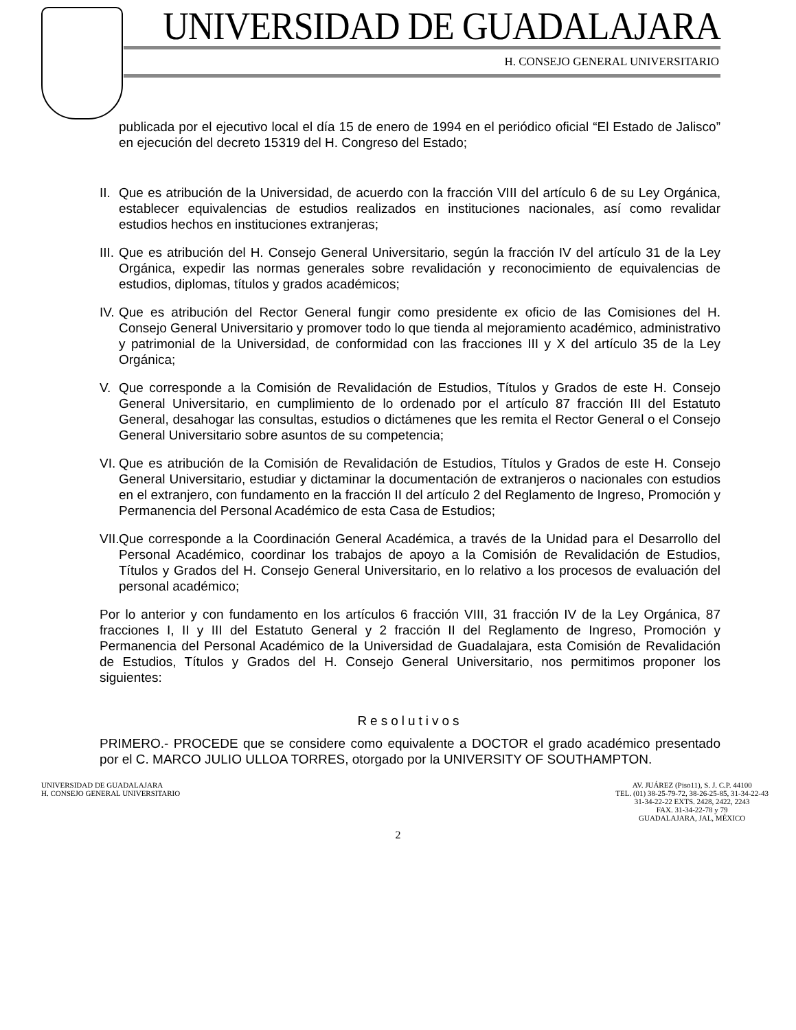UNIVERSIDAD DE GUADALAJARA
H. CONSEJO GENERAL UNIVERSITARIO
publicada por el ejecutivo local el día 15 de enero de 1994 en el periódico oficial “El Estado de Jalisco” en ejecución del decreto 15319 del H. Congreso del Estado;
II. Que es atribución de la Universidad, de acuerdo con la fracción VIII del artículo 6 de su Ley Orgánica, establecer equivalencias de estudios realizados en instituciones nacionales, así como revalidar estudios hechos en instituciones extranjeras;
III. Que es atribución del H. Consejo General Universitario, según la fracción IV del artículo 31 de la Ley Orgánica, expedir las normas generales sobre revalidación y reconocimiento de equivalencias de estudios, diplomas, títulos y grados académicos;
IV. Que es atribución del Rector General fungir como presidente ex oficio de las Comisiones del H. Consejo General Universitario y promover todo lo que tienda al mejoramiento académico, administrativo y patrimonial de la Universidad, de conformidad con las fracciones III y X del artículo 35 de la Ley Orgánica;
V. Que corresponde a la Comisión de Revalidación de Estudios, Títulos y Grados de este H. Consejo General Universitario, en cumplimiento de lo ordenado por el artículo 87 fracción III del Estatuto General, desahogar las consultas, estudios o dictámenes que les remita el Rector General o el Consejo General Universitario sobre asuntos de su competencia;
VI. Que es atribución de la Comisión de Revalidación de Estudios, Títulos y Grados de este H. Consejo General Universitario, estudiar y dictaminar la documentación de extranjeros o nacionales con estudios en el extranjero, con fundamento en la fracción II del artículo 2 del Reglamento de Ingreso, Promoción y Permanencia del Personal Académico de esta Casa de Estudios;
VII. Que corresponde a la Coordinación General Académica, a través de la Unidad para el Desarrollo del Personal Académico, coordinar los trabajos de apoyo a la Comisión de Revalidación de Estudios, Títulos y Grados del H. Consejo General Universitario, en lo relativo a los procesos de evaluación del personal académico;
Por lo anterior y con fundamento en los artículos 6 fracción VIII, 31 fracción IV de la Ley Orgánica, 87 fracciones I, II y III del Estatuto General y 2 fracción II del Reglamento de Ingreso, Promoción y Permanencia del Personal Académico de la Universidad de Guadalajara, esta Comisión de Revalidación de Estudios, Títulos y Grados del H. Consejo General Universitario, nos permitimos proponer los siguientes:
Resolutivos
PRIMERO.- PROCEDE que se considere como equivalente a DOCTOR el grado académico presentado por el C. MARCO JULIO ULLOA TORRES, otorgado por la UNIVERSITY OF SOUTHAMPTON.
UNIVERSIDAD DE GUADALAJARA
H. CONSEJO GENERAL UNIVERSITARIO
AV. JUÁREZ (Piso11), S. J. C.P. 44100
TEL. (01) 38-25-79-72, 38-26-25-85, 31-34-22-43
31-34-22-22 EXTS. 2428, 2422, 2243
FAX. 31-34-22-78 y 79
GUADALAJARA, JAL, MÉXICO
2